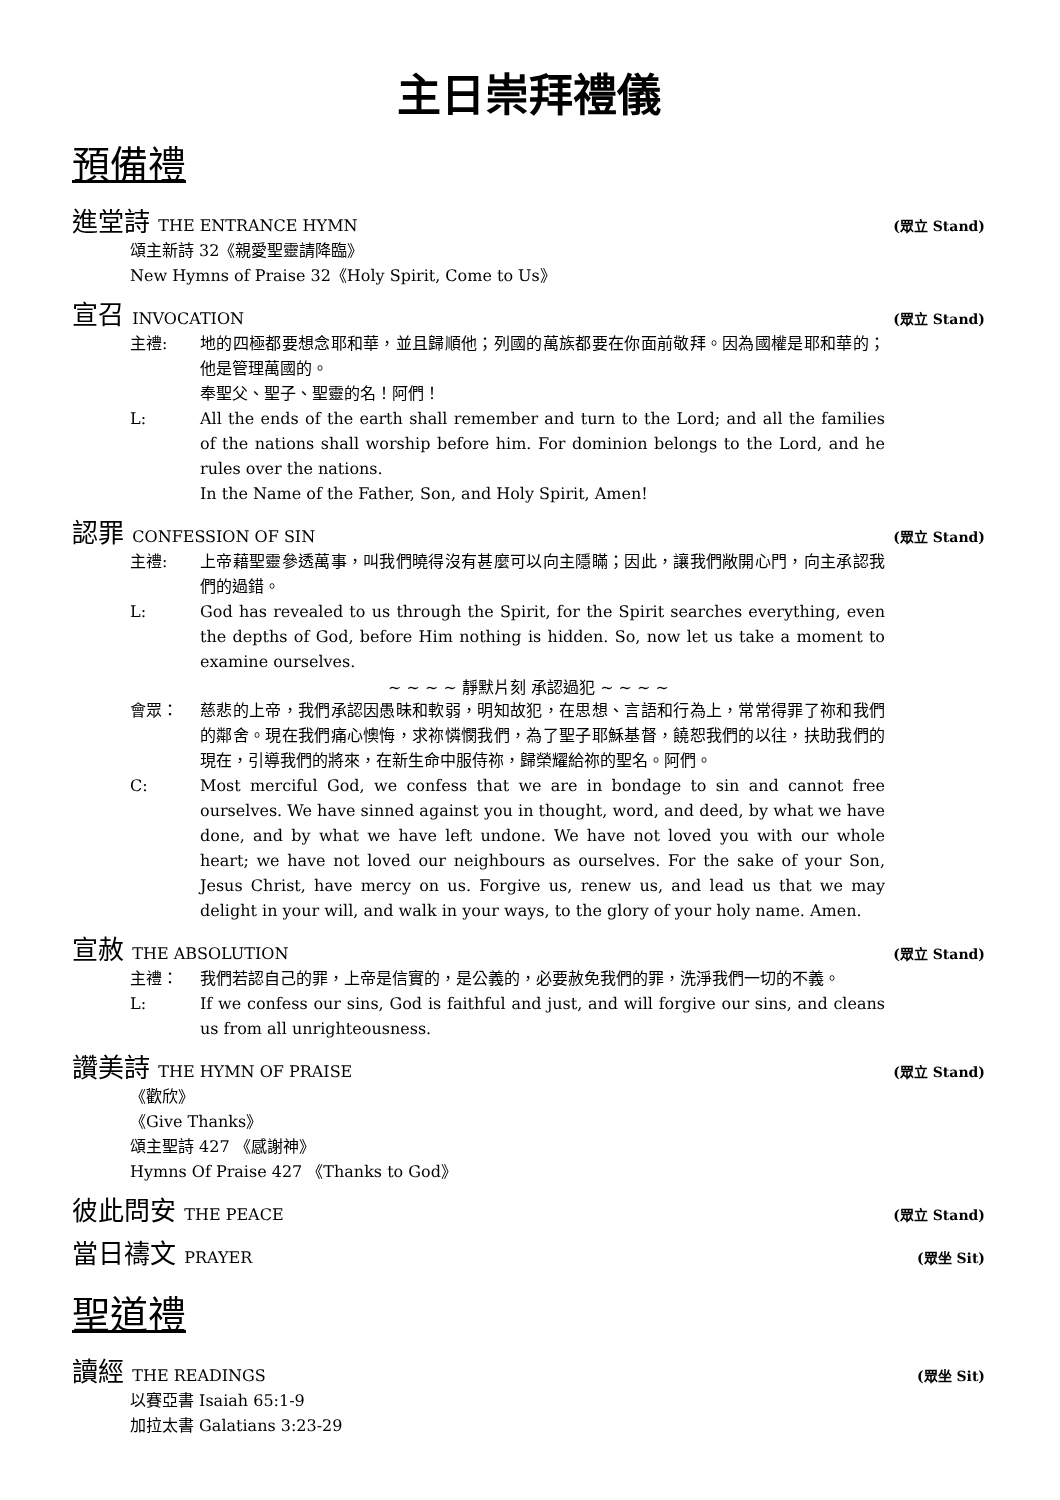主日崇拜禮儀
預備禮
進堂詩 THE ENTRANCE HYMN (眾立 Stand)
頌主新詩 32《親愛聖靈請降臨》
New Hymns of Praise 32《Holy Spirit, Come to Us》
宣召 INVOCATION (眾立 Stand)
主禮: 地的四極都要想念耶和華，並且歸順他；列國的萬族都要在你面前敬拜。因為國權是耶和華的；他是管理萬國的。
奉聖父、聖子、聖靈的名！阿們！
L: All the ends of the earth shall remember and turn to the Lord; and all the families of the nations shall worship before him. For dominion belongs to the Lord, and he rules over the nations.
In the Name of the Father, Son, and Holy Spirit, Amen!
認罪 CONFESSION OF SIN (眾立 Stand)
主禮: 上帝藉聖靈參透萬事，叫我們曉得沒有甚麼可以向主隱瞞；因此，讓我們敞開心門，向主承認我們的過錯。
L: God has revealed to us through the Spirit, for the Spirit searches everything, even the depths of God, before Him nothing is hidden. So, now let us take a moment to examine ourselves.
~ ~ ~ ~ 靜默片刻 承認過犯 ~ ~ ~ ~
會眾： 慈悲的上帝，我們承認因愚昧和軟弱，明知故犯，在思想、言語和行為上，常常得罪了祢和我們的鄰舍。現在我們痛心懊悔，求祢憐憫我們，為了聖子耶穌基督，饒恕我們的以往，扶助我們的現在，引導我們的將來，在新生命中服侍祢，歸榮耀給祢的聖名。阿們。
C: Most merciful God, we confess that we are in bondage to sin and cannot free ourselves. We have sinned against you in thought, word, and deed, by what we have done, and by what we have left undone. We have not loved you with our whole heart; we have not loved our neighbours as ourselves. For the sake of your Son, Jesus Christ, have mercy on us. Forgive us, renew us, and lead us that we may delight in your will, and walk in your ways, to the glory of your holy name. Amen.
宣赦 THE ABSOLUTION (眾立 Stand)
主禮： 我們若認自己的罪，上帝是信實的，是公義的，必要赦免我們的罪，洗淨我們一切的不義。
L: If we confess our sins, God is faithful and just, and will forgive our sins, and cleans us from all unrighteousness.
讚美詩 THE HYMN OF PRAISE (眾立 Stand)
《歡欣》
《Give Thanks》
頌主聖詩 427 《感謝神》
Hymns Of Praise 427 《Thanks to God》
彼此問安 THE PEACE (眾立 Stand)
當日禱文 PRAYER (眾坐 Sit)
聖道禮
讀經 THE READINGS (眾坐 Sit)
以賽亞書 Isaiah 65:1-9
加拉太書 Galatians 3:23-29